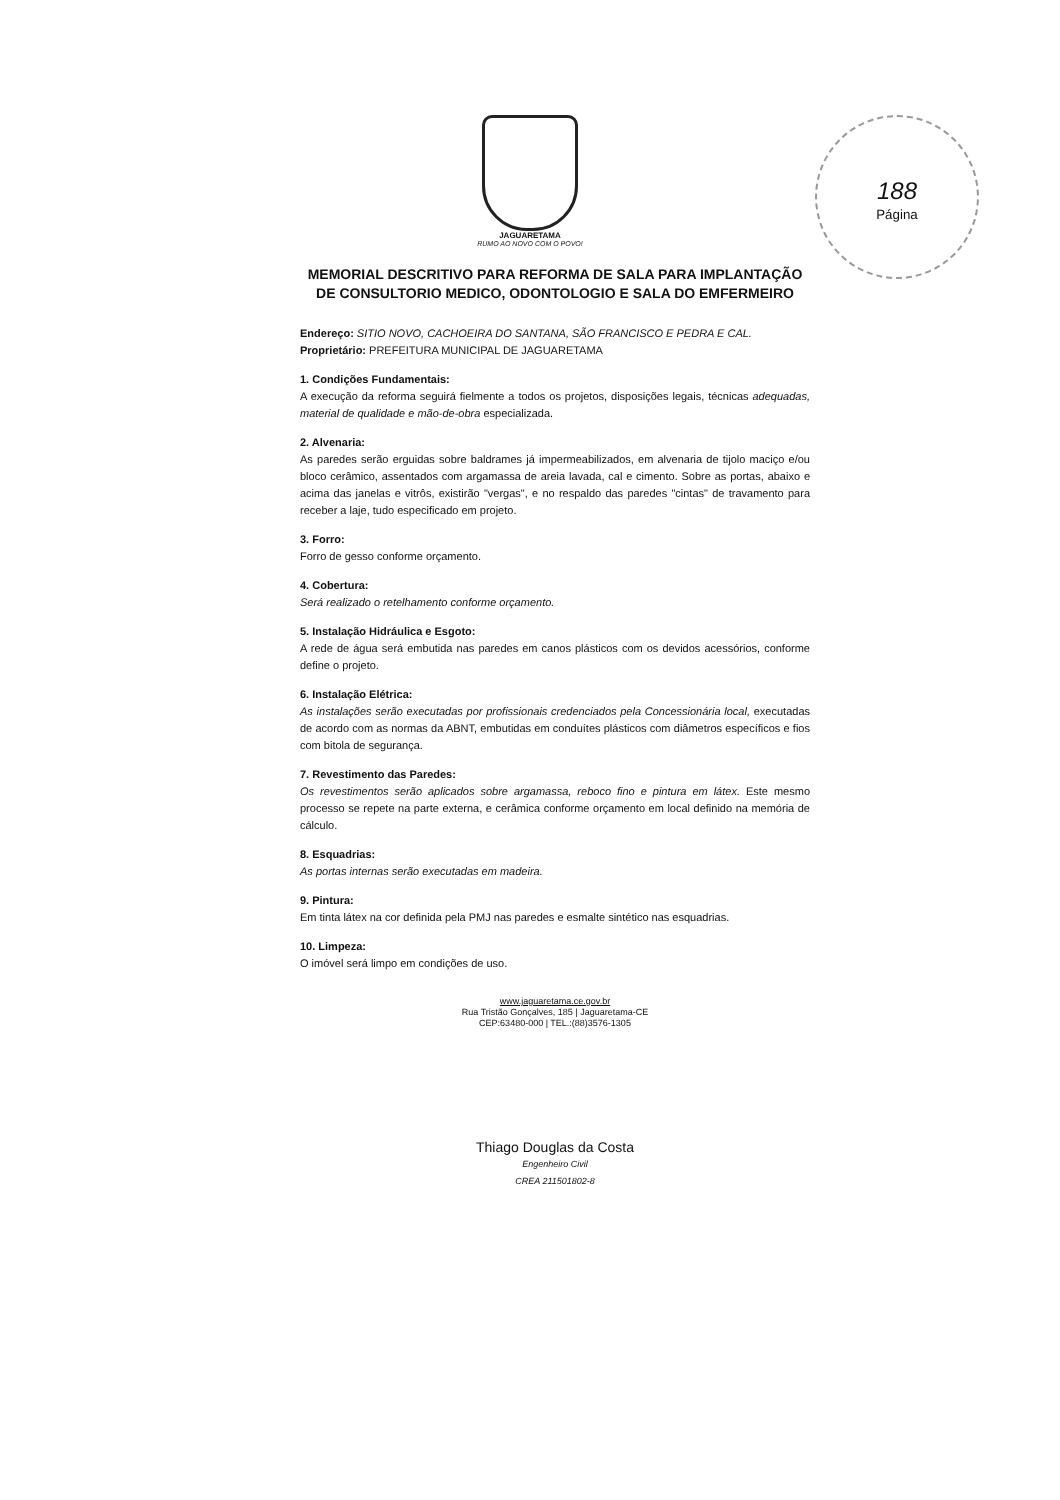188
Página
JAGUARETAMA
RUMO AO NOVO COM O POVO!
MEMORIAL DESCRITIVO PARA REFORMA DE SALA PARA IMPLANTAÇÃO DE CONSULTORIO MEDICO, ODONTOLOGIO E SALA DO EMFERMEIRO
Endereço: SITIO NOVO, CACHOEIRA DO SANTANA, SÃO FRANCISCO E PEDRA E CAL.
Proprietário: PREFEITURA MUNICIPAL DE JAGUARETAMA
1. Condições Fundamentais:
A execução da reforma seguirá fielmente a todos os projetos, disposições legais, técnicas adequadas, material de qualidade e mão-de-obra especializada.
2. Alvenaria:
As paredes serão erguidas sobre baldrames já impermeabilizados, em alvenaria de tijolo maciço e/ou bloco cerâmico, assentados com argamassa de areia lavada, cal e cimento. Sobre as portas, abaixo e acima das janelas e vitrôs, existirão "vergas", e no respaldo das paredes "cintas" de travamento para receber a laje, tudo especificado em projeto.
3. Forro:
Forro de gesso conforme orçamento.
4. Cobertura:
Será realizado o retelhamento conforme orçamento.
5. Instalação Hidráulica e Esgoto:
A rede de água será embutida nas paredes em canos plásticos com os devidos acessórios, conforme define o projeto.
6. Instalação Elétrica:
As instalações serão executadas por profissionais credenciados pela Concessionária local, executadas de acordo com as normas da ABNT, embutidas em conduítes plásticos com diâmetros específicos e fios com bitola de segurança.
7. Revestimento das Paredes:
Os revestimentos serão aplicados sobre argamassa, reboco fino e pintura em látex. Este mesmo processo se repete na parte externa, e cerâmica conforme orçamento em local definido na memória de cálculo.
8. Esquadrias:
As portas internas serão executadas em madeira.
9. Pintura:
Em tinta látex na cor definida pela PMJ nas paredes e esmalte sintético nas esquadrias.
10. Limpeza:
O imóvel será limpo em condições de uso.
www.jaguaretama.ce.gov.br
Rua Tristão Gonçalves, 185 | Jaguaretama-CE
CEP:63480-000 | TEL.:(88)3576-1305
Thiago Douglas da Costa
Engenheiro Civil
CREA 211501802-8